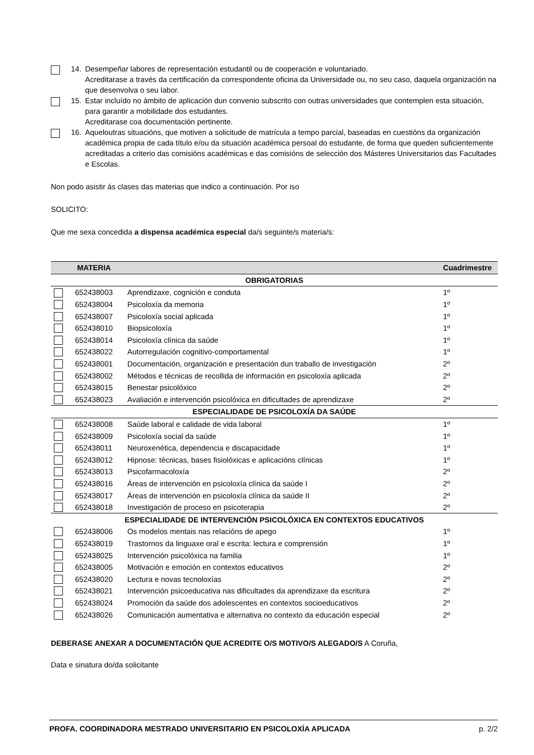14. Desempeñar labores de representación estudantil ou de cooperación e voluntariado.
Acreditarase a través da certificación da correspondente oficina da Universidade ou, no seu caso, daquela organización na que desenvolva o seu labor.
15. Estar incluído no ámbito de aplicación dun convenio subscrito con outras universidades que contemplen esta situación, para garantir a mobilidade dos estudantes.
Acreditarase coa documentación pertinente.
16. Aqueloutras situacións, que motiven a solicitude de matrícula a tempo parcial, baseadas en cuestións da organización académica propia de cada título e/ou da situación académica persoal do estudante, de forma que queden suficientemente acreditadas a criterio das comisións académicas e das comisións de selección dos Másteres Universitarios das Facultades e Escolas.
Non podo asistir ás clases das materias que indico a continuación. Por iso
SOLICITO:
Que me sexa concedida a dispensa académica especial da/s seguinte/s materia/s:
| | MATERIA | | Cuadrimestre |
| --- | --- | --- | --- |
| OBRIGATORIAS | | | |
| | 652438003 | Aprendizaxe, cognición e conduta | 1º |
| | 652438004 | Psicoloxía da memoria | 1º |
| | 652438007 | Psicoloxía social aplicada | 1º |
| | 652438010 | Biopsicoloxía | 1º |
| | 652438014 | Psicoloxía clínica da saúde | 1º |
| | 652438022 | Autorregulación cognitivo-comportamental | 1º |
| | 652438001 | Documentación, organización e presentación dun traballo de investigación | 2º |
| | 652438002 | Métodos e técnicas de recollida de información en psicoloxía aplicada | 2º |
| | 652438015 | Benestar psicolóxico | 2º |
| | 652438023 | Avaliación e intervención psicolóxica en dificultades de aprendizaxe | 2º |
| ESPECIALIDADE DE PSICOLOXÍA DA SAÚDE | | | |
| | 652438008 | Saúde laboral e calidade de vida laboral | 1º |
| | 652438009 | Psicoloxía social da saúde | 1º |
| | 652438011 | Neuroxenética, dependencia e discapacidade | 1º |
| | 652438012 | Hipnose: técnicas, bases fisiolóxicas e aplicacións clínicas | 1º |
| | 652438013 | Psicofarmacoloxía | 2º |
| | 652438016 | Áreas de intervención en psicoloxía clínica da saúde I | 2º |
| | 652438017 | Áreas de intervención en psicoloxía clínica da saúde II | 2º |
| | 652438018 | Investigación de proceso en psicoterapia | 2º |
| ESPECIALIDADE DE INTERVENCIÓN PSICOLÓXICA EN CONTEXTOS EDUCATIVOS | | | |
| | 652438006 | Os modelos mentais nas relacións de apego | 1º |
| | 652438019 | Trastornos da linguaxe oral e escrita: lectura e comprensión | 1º |
| | 652438025 | Intervención psicolóxica na familia | 1º |
| | 652438005 | Motivación e emoción en contextos educativos | 2º |
| | 652438020 | Lectura e novas tecnoloxías | 2º |
| | 652438021 | Intervención psicoeducativa nas dificultades da aprendizaxe da escritura | 2º |
| | 652438024 | Promoción da saúde dos adolescentes en contextos socioeducativos | 2º |
| | 652438026 | Comunicación aumentativa e alternativa no contexto da educación especial | 2º |
DEBERASE ANEXAR A DOCUMENTACIÓN QUE ACREDITE O/S MOTIVO/S ALEGADO/S A Coruña,
Data e sinatura do/da solicitante
PROFA. COORDINADORA MESTRADO UNIVERSITARIO EN PSICOLOXÍA APLICADA p. 2/2